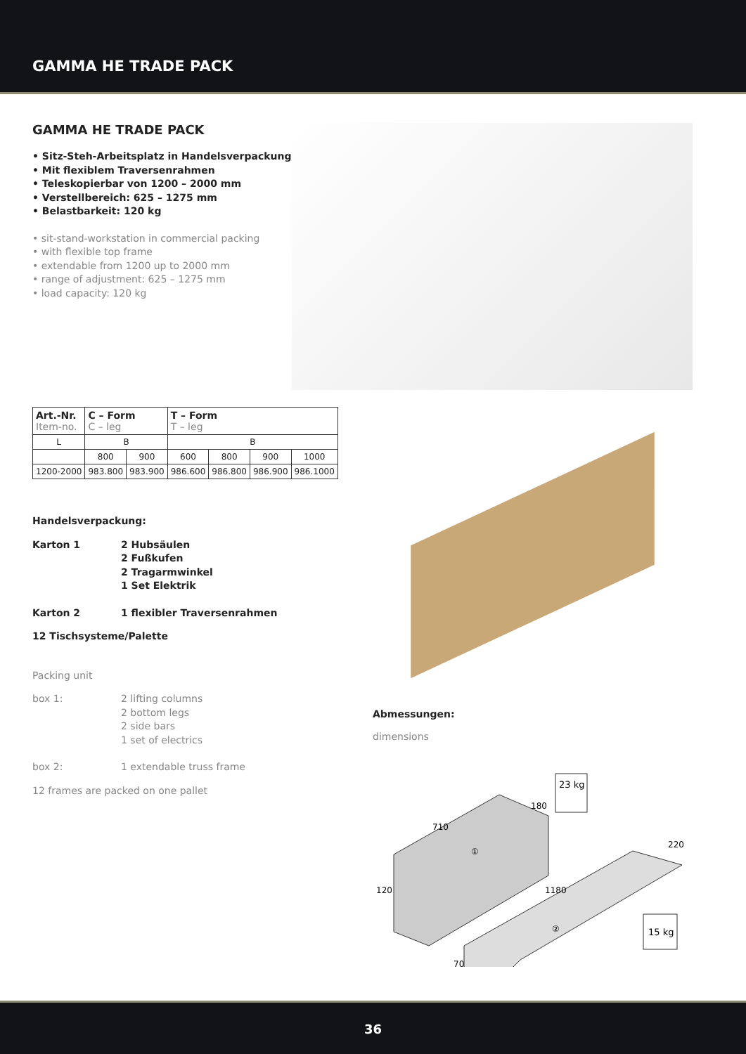GAMMA HE TRADE PACK
GAMMA HE TRADE PACK
• Sitz-Steh-Arbeitsplatz in Handelsverpackung
• Mit flexiblem Traversenrahmen
• Teleskopierbar von 1200 – 2000 mm
• Verstellbereich: 625 – 1275 mm
• Belastbarkeit: 120 kg
• sit-stand-workstation in commercial packing
• with flexible top frame
• extendable from 1200 up to 2000 mm
• range of adjustment: 625 – 1275 mm
• load capacity: 120 kg
| Art.-Nr. Item-no. | C – Form C – leg | | T – Form T – leg | | | |
| --- | --- | --- | --- | --- | --- | --- |
| L | B | | B | | | |
| | 800 | 900 | 600 | 800 | 900 | 1000 |
| 1200-2000 | 983.800 | 983.900 | 986.600 | 986.800 | 986.900 | 986.1000 |
Handelsverpackung:
Karton 1 2 Hubsäulen
2 Fußkufen
2 Tragarmwinkel
1 Set Elektrik
Karton 2 1 flexibler Traversenrahmen
12 Tischsysteme/Palette
Packing unit
box 1: 2 lifting columns
2 bottom legs
2 side bars
1 set of electrics
box 2: 1 extendable truss frame
12 frames are packed on one pallet
Abmessungen:
dimensions
23 kg
710
180
①
120
1180
220
②
70
15 kg
36